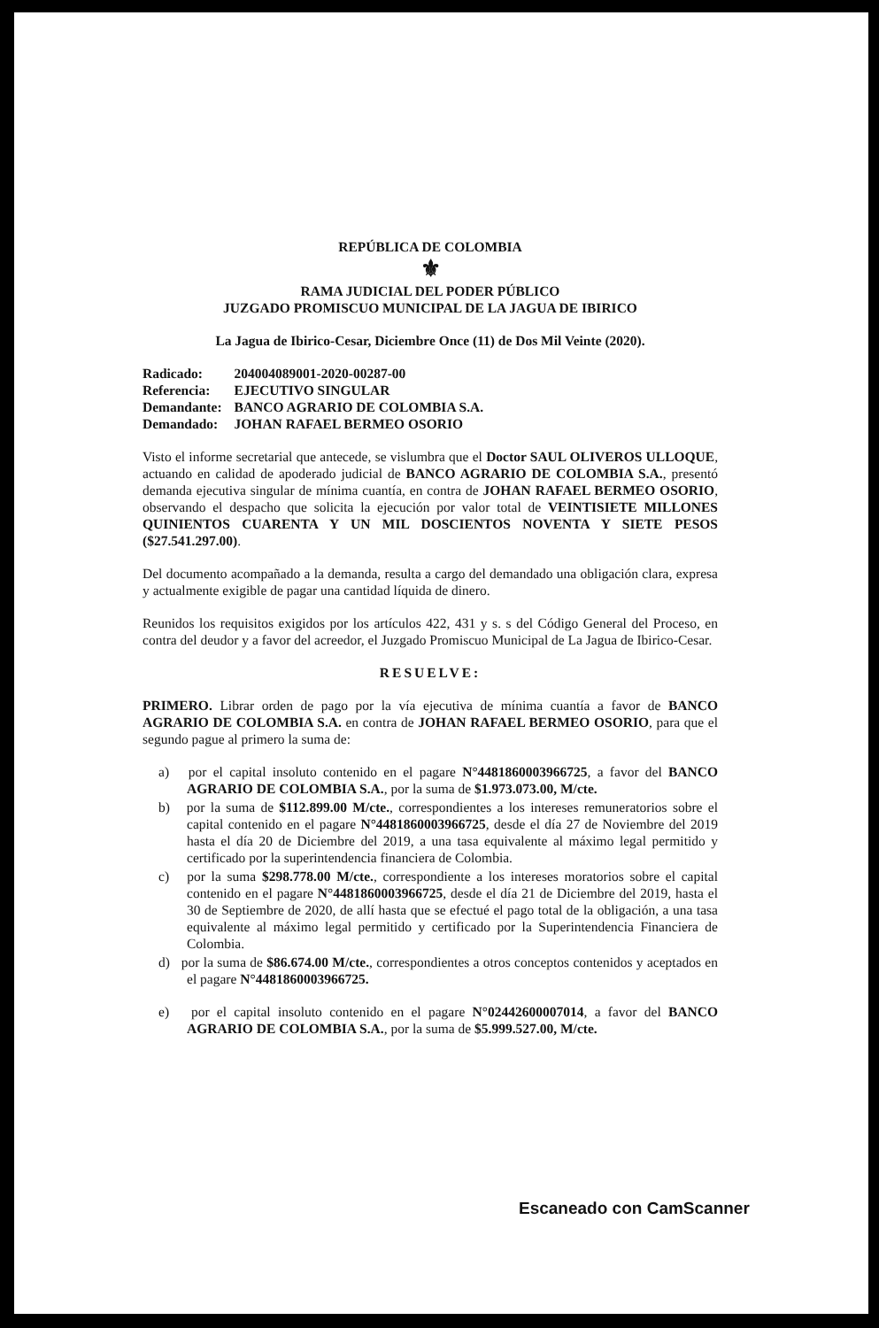REPÚBLICA DE COLOMBIA
⚜
RAMA JUDICIAL DEL PODER PÚBLICO
JUZGADO PROMISCUO MUNICIPAL DE LA JAGUA DE IBIRICO
La Jagua de Ibirico-Cesar, Diciembre Once (11) de Dos Mil Veinte (2020).
| Radicado: | 204004089001-2020-00287-00 |
| Referencia: | EJECUTIVO SINGULAR |
| Demandante: | BANCO AGRARIO DE COLOMBIA S.A. |
| Demandado: | JOHAN RAFAEL BERMEO OSORIO |
Visto el informe secretarial que antecede, se vislumbra que el Doctor SAUL OLIVEROS ULLOQUE, actuando en calidad de apoderado judicial de BANCO AGRARIO DE COLOMBIA S.A., presentó demanda ejecutiva singular de mínima cuantía, en contra de JOHAN RAFAEL BERMEO OSORIO, observando el despacho que solicita la ejecución por valor total de VEINTISIETE MILLONES QUINIENTOS CUARENTA Y UN MIL DOSCIENTOS NOVENTA Y SIETE PESOS ($27.541.297.00).
Del documento acompañado a la demanda, resulta a cargo del demandado una obligación clara, expresa y actualmente exigible de pagar una cantidad líquida de dinero.
Reunidos los requisitos exigidos por los artículos 422, 431 y s. s del Código General del Proceso, en contra del deudor y a favor del acreedor, el Juzgado Promiscuo Municipal de La Jagua de Ibirico-Cesar.
RESUELVE:
PRIMERO. Librar orden de pago por la vía ejecutiva de mínima cuantía a favor de BANCO AGRARIO DE COLOMBIA S.A. en contra de JOHAN RAFAEL BERMEO OSORIO, para que el segundo pague al primero la suma de:
a) por el capital insoluto contenido en el pagare N°4481860003966725, a favor del BANCO AGRARIO DE COLOMBIA S.A., por la suma de $1.973.073.00, M/cte.
b) por la suma de $112.899.00 M/cte., correspondientes a los intereses remuneratorios sobre el capital contenido en el pagare N°4481860003966725, desde el día 27 de Noviembre del 2019 hasta el día 20 de Diciembre del 2019, a una tasa equivalente al máximo legal permitido y certificado por la superintendencia financiera de Colombia.
c) por la suma $298.778.00 M/cte., correspondiente a los intereses moratorios sobre el capital contenido en el pagare N°4481860003966725, desde el día 21 de Diciembre del 2019, hasta el 30 de Septiembre de 2020, de allí hasta que se efectué el pago total de la obligación, a una tasa equivalente al máximo legal permitido y certificado por la Superintendencia Financiera de Colombia.
d) por la suma de $86.674.00 M/cte., correspondientes a otros conceptos contenidos y aceptados en el pagare N°4481860003966725.
e) por el capital insoluto contenido en el pagare N°02442600007014, a favor del BANCO AGRARIO DE COLOMBIA S.A., por la suma de $5.999.527.00, M/cte.
Escaneado con CamScanner